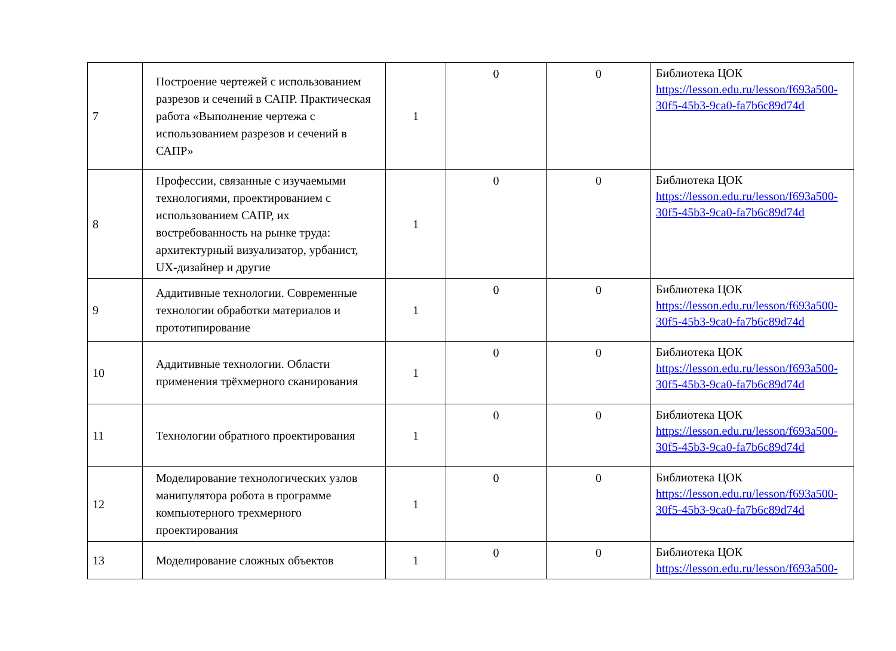| 7 | Построение чертежей с использованием разрезов и сечений в САПР. Практическая работа «Выполнение чертежа с использованием разрезов и сечений в САПР» | 1 | 0 | 0 | Библиотека ЦОК https://lesson.edu.ru/lesson/f693a500-30f5-45b3-9ca0-fa7b6c89d74d |
| 8 | Профессии, связанные с изучаемыми технологиями, проектированием с использованием САПР, их востребованность на рынке труда: архитектурный визуализатор, урбанист, UX-дизайнер и другие | 1 | 0 | 0 | Библиотека ЦОК https://lesson.edu.ru/lesson/f693a500-30f5-45b3-9ca0-fa7b6c89d74d |
| 9 | Аддитивные технологии. Современные технологии обработки материалов и прототипирование | 1 | 0 | 0 | Библиотека ЦОК https://lesson.edu.ru/lesson/f693a500-30f5-45b3-9ca0-fa7b6c89d74d |
| 10 | Аддитивные технологии. Области применения трёхмерного сканирования | 1 | 0 | 0 | Библиотека ЦОК https://lesson.edu.ru/lesson/f693a500-30f5-45b3-9ca0-fa7b6c89d74d |
| 11 | Технологии обратного проектирования | 1 | 0 | 0 | Библиотека ЦОК https://lesson.edu.ru/lesson/f693a500-30f5-45b3-9ca0-fa7b6c89d74d |
| 12 | Моделирование технологических узлов манипулятора робота в программе компьютерного трехмерного проектирования | 1 | 0 | 0 | Библиотека ЦОК https://lesson.edu.ru/lesson/f693a500-30f5-45b3-9ca0-fa7b6c89d74d |
| 13 | Моделирование сложных объектов | 1 | 0 | 0 | Библиотека ЦОК https://lesson.edu.ru/lesson/f693a500- |